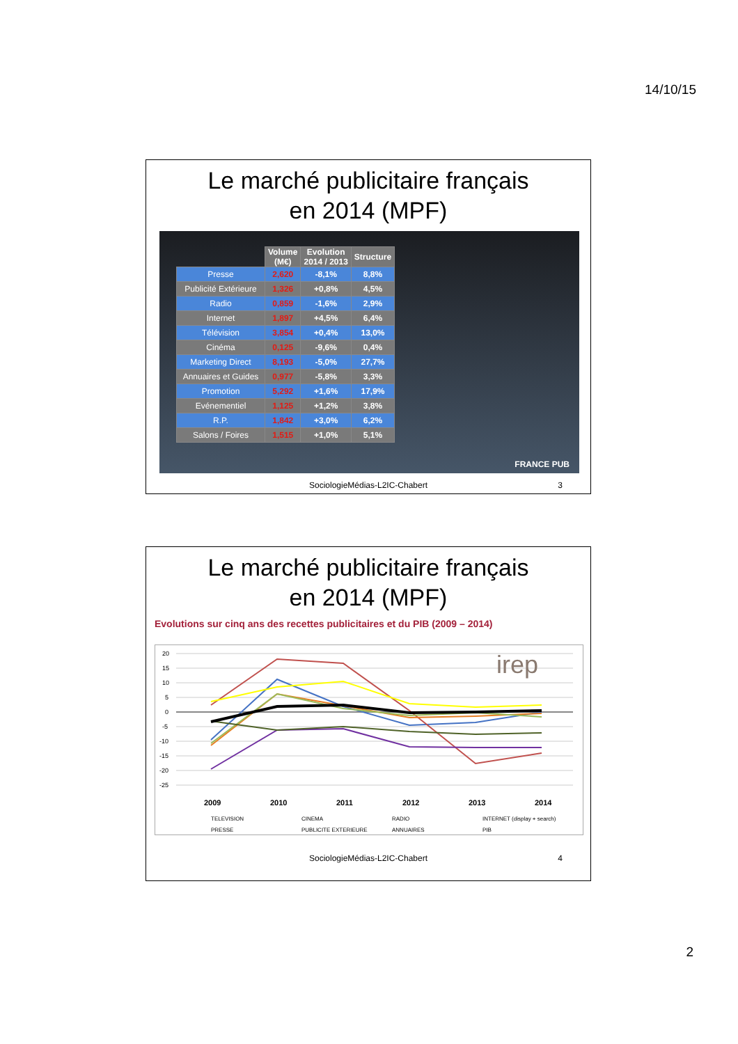14/10/15
Le marché publicitaire français
en 2014 (MPF)
| | Volume (M€) | Evolution 2014 / 2013 | Structure |
| --- | --- | --- | --- |
| Presse | 2,620 | -8,1% | 8,8% |
| Publicité Extérieure | 1,326 | +0,8% | 4,5% |
| Radio | 0,859 | -1,6% | 2,9% |
| Internet | 1,897 | +4,5% | 6,4% |
| Télévision | 3,854 | +0,4% | 13,0% |
| Cinéma | 0,125 | -9,6% | 0,4% |
| Marketing Direct | 8,193 | -5,0% | 27,7% |
| Annuaires et Guides | 0,977 | -5,8% | 3,3% |
| Promotion | 5,292 | +1,6% | 17,9% |
| Evénementiel | 1,125 | +1,2% | 3,8% |
| R.P. | 1,842 | +3,0% | 6,2% |
| Salons / Foires | 1,515 | +1,0% | 5,1% |
FRANCE PUB
SociologieMédias-L2IC-Chabert 3
Le marché publicitaire français
en 2014 (MPF)
Evolutions sur cinq ans des recettes publicitaires et du PIB (2009 – 2014)
20
15
10
5
0
-5
-10
-15
-20
-25
irep
2009
2010
2011
2012
2013
2014
TELEVISION
CINEMA
RADIO
INTERNET (display + search)
PRESSE
PUBLICITE EXTERIEURE
ANNUAIRES
PIB
SociologieMédias-L2IC-Chabert 4
2